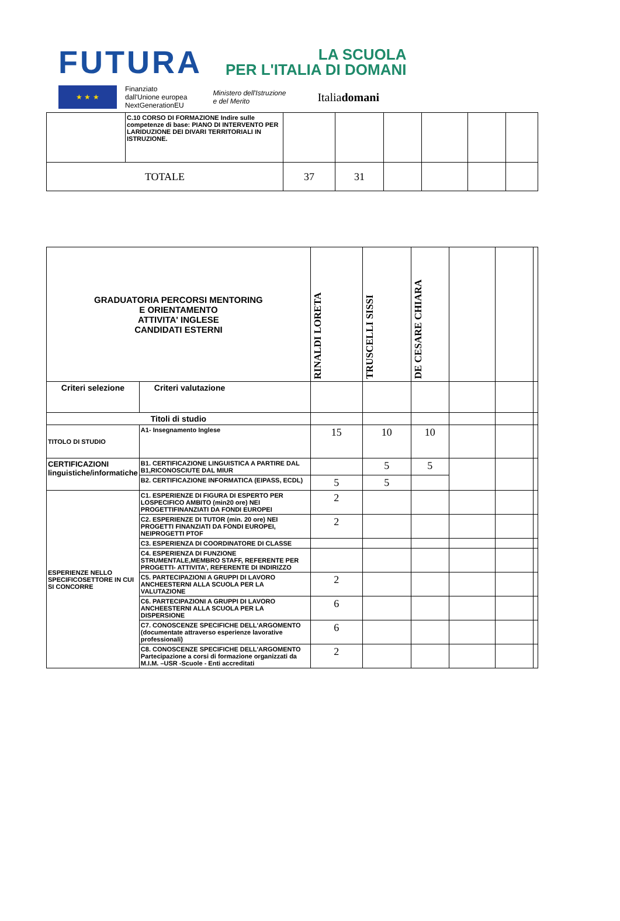FUTURA LA SCUOLA
PER L'ITALIA DI DOMANI
★ ★ ★
Finanziato
dall'Unione europea
NextGenerationEU
Ministero dell'Istruzione
e del Merito
Italiadomani
| | C.10 CORSO DI FORMAZIONE Indire sulle competenze di base: PIANO DI INTERVENTO PER LARIDUZIONE DEI DIVARI TERRITORIALI IN ISTRUZIONE. | | | | | | |
| TOTALE | | 37 | 31 | | | | |
| GRADUATORIA PERCORSI MENTORING E ORIENTAMENTO ATTIVITA' INGLESE CANDIDATI ESTERNI | | RINALDI LORETA | TRUSCELLI SISSI | DE CESARE CHIARA | | | |
| Criteri selezione | Criteri valutazione | | | | | | |
| Titoli di studio | | | | | | | |
| TITOLO DI STUDIO | A1- Insegnamento Inglese | 15 | 10 | 10 | | | |
| CERTIFICAZIONI linguistiche/informatiche | B1. CERTIFICAZIONE LINGUISTICA A PARTIRE DAL B1,RICONOSCIUTE DAL MIUR | | 5 | 5 | | | |
| | B2. CERTIFICAZIONE INFORMATICA (EIPASS, ECDL) | 5 | 5 | | | | |
| ESPERIENZE NELLO SPECIFICOSETTORE IN CUI SI CONCORRE | C1. ESPERIENZE DI FIGURA DI ESPERTO PER LOSPECIFICO AMBITO (min20 ore) NEI PROGETTIFINANZIATI DA FONDI EUROPEI | 2 | | | | | |
| | C2. ESPERIENZE DI TUTOR (min. 20 ore) NEI PROGETTI FINANZIATI DA FONDI EUROPEI, NEIPROGETTI PTOF | 2 | | | | | |
| | C3. ESPERIENZA DI COORDINATORE DI CLASSE | | | | | | |
| | C4. ESPERIENZA DI FUNZIONE STRUMENTALE,MEMBRO STAFF, REFERENTE PER PROGETTI- ATTIVITA', REFERENTE DI INDIRIZZO | | | | | | |
| | C5. PARTECIPAZIONI A GRUPPI DI LAVORO ANCHEESTERNI ALLA SCUOLA PER LA VALUTAZIONE | 2 | | | | | |
| | C6. PARTECIPAZIONI A GRUPPI DI LAVORO ANCHEESTERNI ALLA SCUOLA PER LA DISPERSIONE | 6 | | | | | |
| | C7. CONOSCENZE SPECIFICHE DELL'ARGOMENTO (documentate attraverso esperienze lavorative professionali) | 6 | | | | | |
| | C8. CONOSCENZE SPECIFICHE DELL'ARGOMENTO Partecipazione a corsi di formazione organizzati da M.I.M. –USR -Scuole - Enti accreditati | 2 | | | | | |